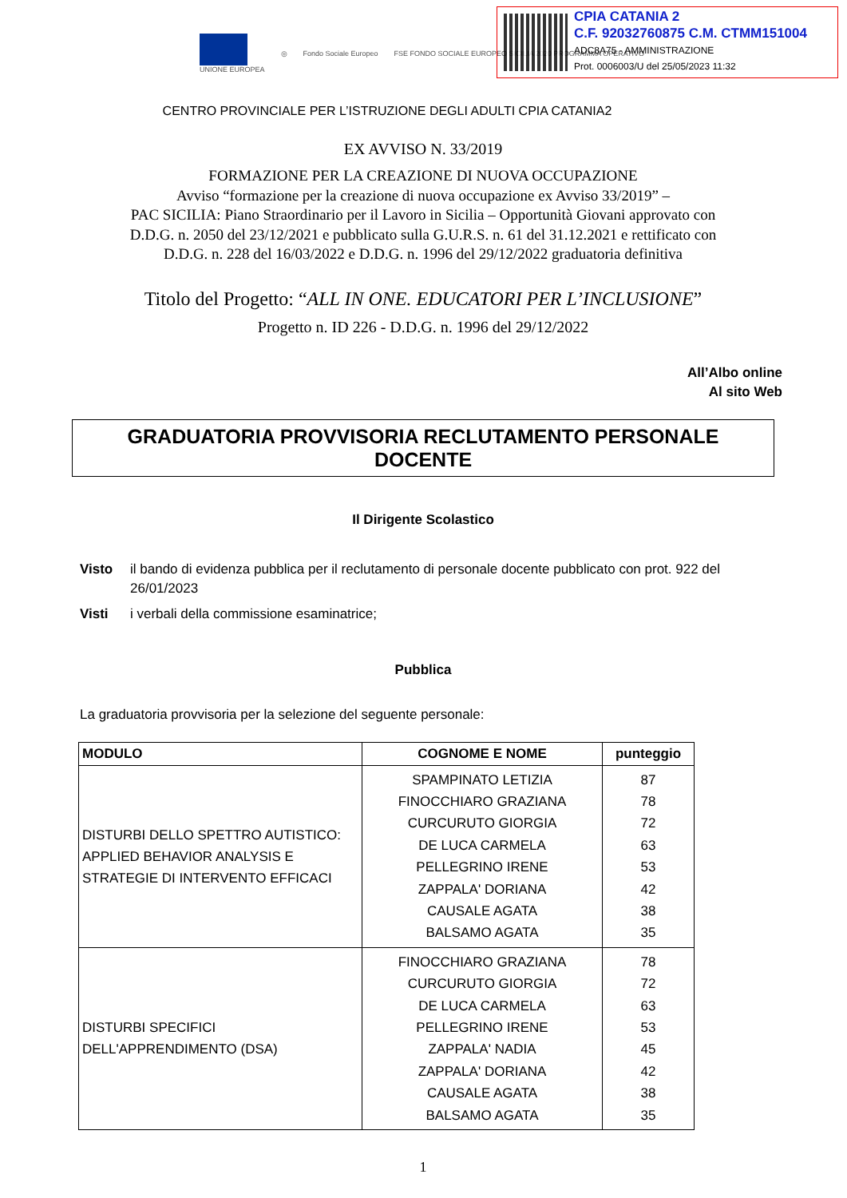UNIONE EUROPEA ◎ Fondo Sociale Europeo
FSE FONDO SOCIALE EUROPEO SICILIA 2020 PROGRAMMA OPERATIVO
CPIA CATANIA 2
C.F. 92032760875 C.M. CTMM151004
ADC8A75 - AMMINISTRAZIONE
Prot. 0006003/U del 25/05/2023 11:32
CENTRO PROVINCIALE PER L’ISTRUZIONE DEGLI ADULTI CPIA CATANIA2
EX AVVISO N. 33/2019
FORMAZIONE PER LA CREAZIONE DI NUOVA OCCUPAZIONE
Avviso “formazione per la creazione di nuova occupazione ex Avviso 33/2019” –
PAC SICILIA: Piano Straordinario per il Lavoro in Sicilia – Opportunità Giovani approvato con
D.D.G. n. 2050 del 23/12/2021 e pubblicato sulla G.U.R.S. n. 61 del 31.12.2021 e rettificato con
D.D.G. n. 228 del 16/03/2022 e D.D.G. n. 1996 del 29/12/2022 graduatoria definitiva
Titolo del Progetto: “ALL IN ONE. EDUCATORI PER L’INCLUSIONE”
Progetto n. ID 226 - D.D.G. n. 1996 del 29/12/2022
All’Albo online
Al sito Web
GRADUATORIA PROVVISORIA RECLUTAMENTO PERSONALE DOCENTE
Il Dirigente Scolastico
Visto il bando di evidenza pubblica per il reclutamento di personale docente pubblicato con prot. 922 del 26/01/2023
Visti i verbali della commissione esaminatrice;
Pubblica
La graduatoria provvisoria per la selezione del seguente personale:
| MODULO | COGNOME E NOME | punteggio |
| --- | --- | --- |
| DISTURBI DELLO SPETTRO AUTISTICO: APPLIED BEHAVIOR ANALYSIS E STRATEGIE DI INTERVENTO EFFICACI | SPAMPINATO LETIZIA FINOCCHIARO GRAZIANA CURCURUTO GIORGIA DE LUCA CARMELA PELLEGRINO IRENE ZAPPALA' DORIANA CAUSALE AGATA BALSAMO AGATA | 87 78 72 63 53 42 38 35 |
| DISTURBI SPECIFICI DELL'APPRENDIMENTO (DSA) | FINOCCHIARO GRAZIANA CURCURUTO GIORGIA DE LUCA CARMELA PELLEGRINO IRENE ZAPPALA' NADIA ZAPPALA' DORIANA CAUSALE AGATA BALSAMO AGATA | 78 72 63 53 45 42 38 35 |
1